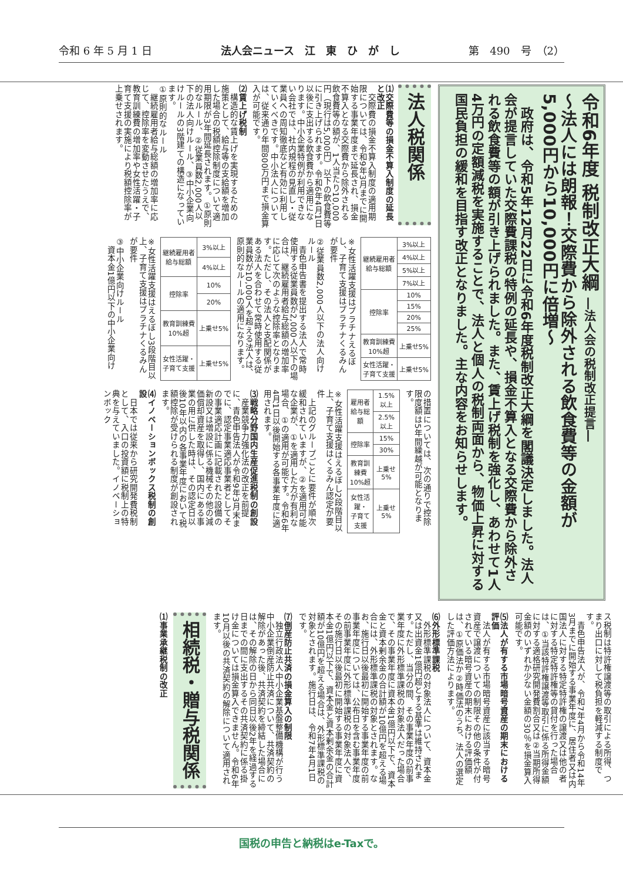令和 6 年 5 月 1 日 法人会ニュース　江　東　ひ　が　し 第　490　号　（2）
令和6年度 税制改正大綱 ―法人会の税制改正提言―
～法人には朗報！交際費から除外される飲食費等の金額が　5,000円から10,000円に倍増～
　政府は、令和5年12月22日に令和6年度税制改正大綱を閣議決定しました。法人会が提言していた交際費課税の特例の延長や、損金不算入となる交際費から除外される飲食費等の額が引き上げられました。また、賃上げ税制を強化し、あわせて1人4万円の定額減税を実施することで、法人と個人の税制両面から、物価上昇に対する国民負担の緩和を目指す改正となりました。主な内容をお知らせします。
法人税関係
⑴交際費等の損金不算入制度の延長と改正
　交際費の損金不算入制度の適用期限については、令和9年3月までに開始する事業年度まで延長され、損金不算入となる交際費から除外される飲食費等の額が、1人当たり10,000円（現行は5,000円）以下の飲食費等に引き上げられます。令和6年4月1日以後に支出する飲食費から適用になります。中小企業特例が利用できない会社では、社内規程の見直し・従業員への周知徹底など有効に利用していくべきです。中小法人については、従来通り年間800万円まで損金算入が可能です。
⑵賃上げ税制
　構造的な賃上げを実現するための施策として、給与等の支給額を増加した場合の税額控除制度について適用期限が3年間延長されます。①原則的なルール、②従業員数2,000人以下の法人向けルール、③中小企業向けルールの3階建ての構造になっています。
①原則的なルール
　継続雇用者給与総額の増加率に応じて、控除率を変動させたうえで、教育訓練費の増加率や女性活躍・子育て支援の実施により税額控除率が上乗せされます。
| 継続雇用者 給与総額 | 3%以上 |
| | 4%以上 |
| | 5%以上 |
| | 7%以上 |
| 控除率 | 10% |
| | 15% |
| | 20% |
| | 25% |
| 教育訓練費 10%超 | 上乗せ5% |
| 女性活躍・ 子育て支援 | 上乗せ5% |
※女性活躍支援はプラチナえるぼし、子育て支援はプラチナくるみんが要件
②従業員数2,000人以下の法人向けルール
　青色申告書を提出する法人で常時使用する従業員数が2,000人以下の場合は、継続雇用者給与総額の増加率に応じて次のような控除率となります。ただし、その法人と支配関係がある法人を合わせて常時使用する従業員数が10,000人を超える法人は、原則的なルールの適用になります。
| 継続雇用者 給与総額 | 3%以上 |
| | 4%以上 |
| 控除率 | 10% |
| | 20% |
| 教育訓練費 10%超 | 上乗せ5% |
| 女性活躍・ 子育て支援 | 上乗せ5% |
※女性活躍支援はえるぼし3段階目以上、子育て支援はプラチナくるみんが要件
③中小企業向けルール
　資本金1億円以下の中小企業向け
の措置については、次の通りで控除限度額は5年間繰越が可能となります。
| 雇用者 給与総額 | 1.5%以上 |
| | 2.5%以上 |
| 控除率 | 15% |
| | 30% |
| 教育訓練費 10%超 | 上乗せ5% |
| 女性活躍・ 子育て支援 | 上乗せ5% |
※女性活躍支援はえるぼし2段階目以上、子育て支援はくるみん認定が要件
　上記のグループごとに要件が順次緩和されていますが、②を適用可能な企業が、①を適用した方が有利な場合、①の適用が可能です。令和6年4月1日以後開始する各事業年度に適用されます。
⑶戦略分野国内生産促進税制の創設
　産業競争力強化法の改正を前提に、青色申告法人が令和9年3月末までに、認定事業適応事業者としてその事業適応計画に記載された設備の新設又は増設に係る機械その他の減価償却資産を取得し、国内にある事業の用に供した時は、その認定日以後10年以内の各事業年度において税額控除が受けられる制度が創設されます。
⑷イノベーションボックス税制の創設
　日本では従来から研究開発費税制として、入口の投資額に税制上の特典を与えていました。イノベーションボック
ス税制は特許権譲渡等の取引による所得、つまり出口に対して税負担を軽減する制度です。
　青色申告法人が、令和7年4月から令和14年3月までに開始する事業年度に、居住者又は内国法人に対する特定特許権の譲渡又は他の者に対する特定特許権等の貸付を行った場合は、①当該特許権譲渡等取引に係る所得金額に対する適格研究開発費割合又は②当期所得金額のいずれか少ない金額の30％を損金算入可能です。
⑸法人が有する市場暗号資産の期末における評価
　法人が有する市場暗号資産に該当する暗号資産で譲渡についての制限その他の条件が付されている暗号資産の期末における評価額は、①原価法か②時価法のうち、法人の選定した評価方法によります。
⑹外形標準課税
　外形標準課税の対象法人について、資本金又は出資金1億円超とする基準は維持されます。ただし、当分の間、その事業年度の前事業年度に外形標準課税の対象法人だった場合で、その事業年度に資本金1億円以下で、資本金と資本剰余金の合計額が10億円を超える場合には、外形標準課税の対象とされます。なお、施行日以後最初に開始する事業年度の前事業年度については、公布日を含む事業年度の前事業年度に外形標準課税の対象法人で、その施行日以後最初に開始する事業年度に資本金1億円以下で、資本金と資本剰余金の合計額が10億円を超える場合は、外形標準課税の対象とされます。施行日は、令和7年4月1日です。
⑺倒産防止共済の損金算入の制限
　独立行政法人中小企業基盤整備機構が行う中小企業倒産防止共済について、共済契約の解除があった後、共済契約を締結した場合には、その解除の日から同日以後2年を経過する日までの間に支出するその共済契約に係る掛け金については損金算入できません。令和6年10月以後の共済契約の解除について適用されます。
相続税・贈与税関係
⑴事業承継税制の改正
国税の申告と納税はe-Taxで。